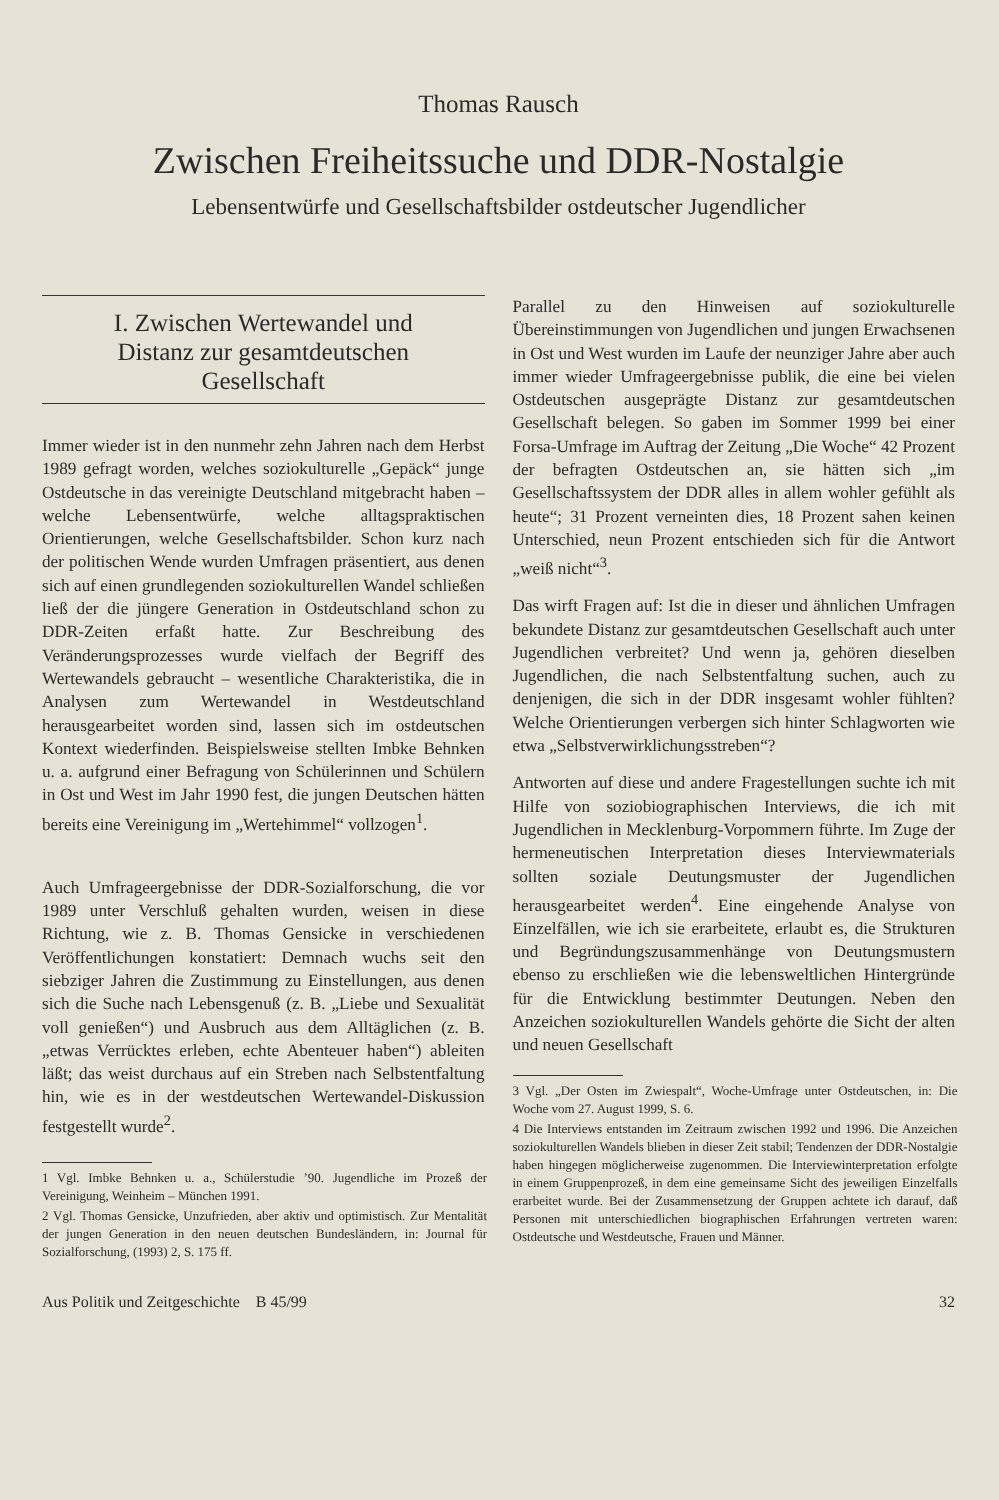Thomas Rausch
Zwischen Freiheitssuche und DDR-Nostalgie
Lebensentwürfe und Gesellschaftsbilder ostdeutscher Jugendlicher
I. Zwischen Wertewandel und
Distanz zur gesamtdeutschen
Gesellschaft
Immer wieder ist in den nunmehr zehn Jahren nach dem Herbst 1989 gefragt worden, welches soziokulturelle „Gepäck“ junge Ostdeutsche in das vereinigte Deutschland mitgebracht haben – welche Lebensentwürfe, welche alltagspraktischen Orientierungen, welche Gesellschaftsbilder. Schon kurz nach der politischen Wende wurden Umfragen präsentiert, aus denen sich auf einen grundlegenden soziokulturellen Wandel schließen ließ der die jüngere Generation in Ostdeutschland schon zu DDR-Zeiten erfaßt hatte. Zur Beschreibung des Veränderungsprozesses wurde vielfach der Begriff des Wertewandels gebraucht – wesentliche Charakteristika, die in Analysen zum Wertewandel in Westdeutschland herausgearbeitet worden sind, lassen sich im ostdeutschen Kontext wiederfinden. Beispielsweise stellten Imbke Behnken u. a. aufgrund einer Befragung von Schülerinnen und Schülern in Ost und West im Jahr 1990 fest, die jungen Deutschen hätten bereits eine Vereinigung im „Wertehimmel“ vollzogen<sup>1</sup>.
Auch Umfrageergebnisse der DDR-Sozialforschung, die vor 1989 unter Verschluß gehalten wurden, weisen in diese Richtung, wie z. B. Thomas Gensicke in verschiedenen Veröffentlichungen konstatiert: Demnach wuchs seit den siebziger Jahren die Zustimmung zu Einstellungen, aus denen sich die Suche nach Lebensgenuß (z. B. „Liebe und Sexualität voll genießen“) und Ausbruch aus dem Alltäglichen (z. B. „etwas Verrücktes erleben, echte Abenteuer haben“) ableiten läßt; das weist durchaus auf ein Streben nach Selbstentfaltung hin, wie es in der westdeutschen Wertewandel-Diskussion festgestellt wurde<sup>2</sup>.
1 Vgl. Imbke Behnken u. a., Schülerstudie ’90. Jugendliche im Prozeß der Vereinigung, Weinheim – München 1991.
2 Vgl. Thomas Gensicke, Unzufrieden, aber aktiv und optimistisch. Zur Mentalität der jungen Generation in den neuen deutschen Bundesländern, in: Journal für Sozialforschung, (1993) 2, S. 175 ff.
Parallel zu den Hinweisen auf soziokulturelle Übereinstimmungen von Jugendlichen und jungen Erwachsenen in Ost und West wurden im Laufe der neunziger Jahre aber auch immer wieder Umfrageergebnisse publik, die eine bei vielen Ostdeutschen ausgeprägte Distanz zur gesamtdeutschen Gesellschaft belegen. So gaben im Sommer 1999 bei einer Forsa-Umfrage im Auftrag der Zeitung „Die Woche“ 42 Prozent der befragten Ostdeutschen an, sie hätten sich „im Gesellschaftssystem der DDR alles in allem wohler gefühlt als heute“; 31 Prozent verneinten dies, 18 Prozent sahen keinen Unterschied, neun Prozent entschieden sich für die Antwort „weiß nicht“<sup>3</sup>.
Das wirft Fragen auf: Ist die in dieser und ähnlichen Umfragen bekundete Distanz zur gesamtdeutschen Gesellschaft auch unter Jugendlichen verbreitet? Und wenn ja, gehören dieselben Jugendlichen, die nach Selbstentfaltung suchen, auch zu denjenigen, die sich in der DDR insgesamt wohler fühlten? Welche Orientierungen verbergen sich hinter Schlagworten wie etwa „Selbstverwirklichungsstreben“?
Antworten auf diese und andere Fragestellungen suchte ich mit Hilfe von soziobiographischen Interviews, die ich mit Jugendlichen in Mecklenburg-Vorpommern führte. Im Zuge der hermeneutischen Interpretation dieses Interviewmaterials sollten soziale Deutungsmuster der Jugendlichen herausgearbeitet werden<sup>4</sup>. Eine eingehende Analyse von Einzelfällen, wie ich sie erarbeitete, erlaubt es, die Strukturen und Begründungszusammenhänge von Deutungsmustern ebenso zu erschließen wie die lebensweltlichen Hintergründe für die Entwicklung bestimmter Deutungen. Neben den Anzeichen soziokulturellen Wandels gehörte die Sicht der alten und neuen Gesellschaft
3 Vgl. „Der Osten im Zwiespalt“, Woche-Umfrage unter Ostdeutschen, in: Die Woche vom 27. August 1999, S. 6.
4 Die Interviews entstanden im Zeitraum zwischen 1992 und 1996. Die Anzeichen soziokulturellen Wandels blieben in dieser Zeit stabil; Tendenzen der DDR-Nostalgie haben hingegen möglicherweise zugenommen. Die Interviewinterpretation erfolgte in einem Gruppenprozeß, in dem eine gemeinsame Sicht des jeweiligen Einzelfalls erarbeitet wurde. Bei der Zusammensetzung der Gruppen achtete ich darauf, daß Personen mit unterschiedlichen biographischen Erfahrungen vertreten waren: Ostdeutsche und Westdeutsche, Frauen und Männer.
Aus Politik und Zeitgeschichte B 45/99 32